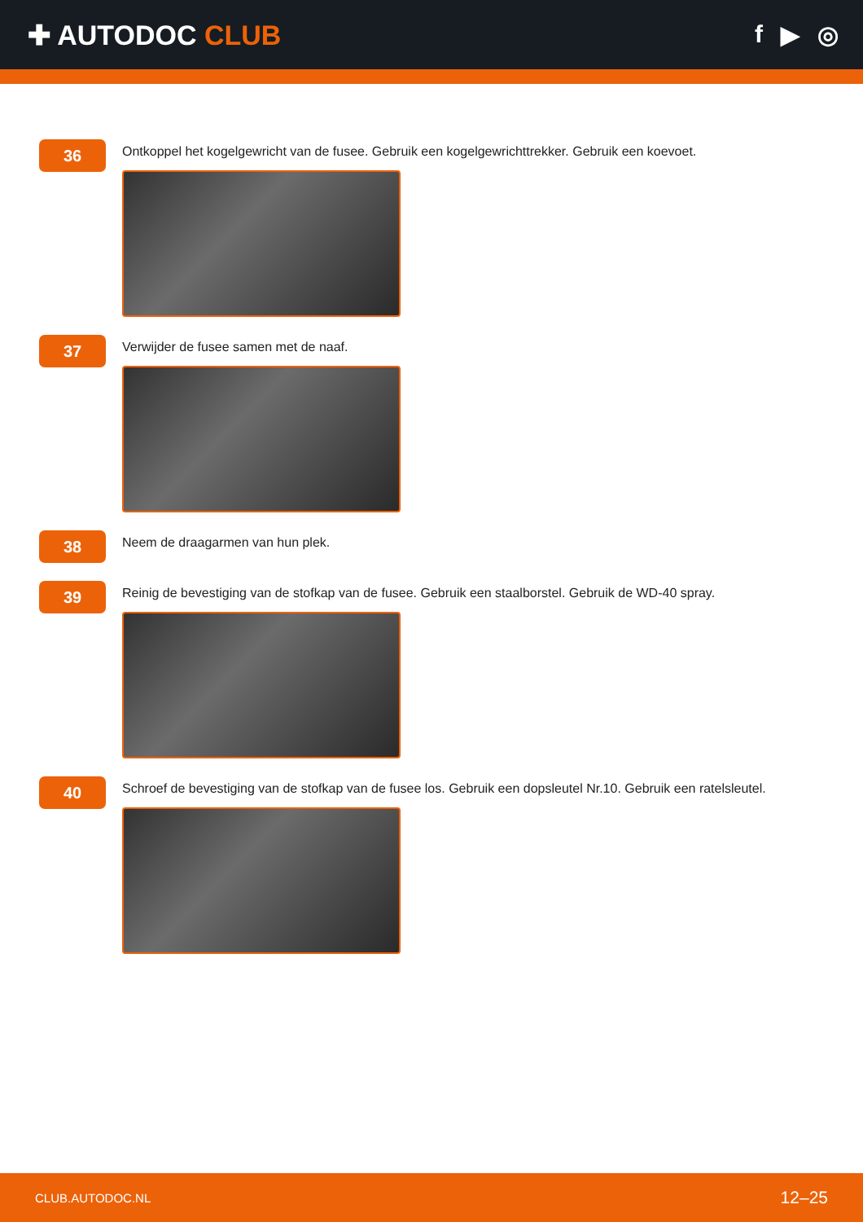✚ AUTODOC CLUB f ▶ ◎
36
Ontkoppel het kogelgewricht van de fusee. Gebruik een kogelgewrichttrekker. Gebruik een koevoet.
37
Verwijder de fusee samen met de naaf.
38
Neem de draagarmen van hun plek.
39
Reinig de bevestiging van de stofkap van de fusee. Gebruik een staalborstel. Gebruik de WD-40 spray.
40
Schroef de bevestiging van de stofkap van de fusee los. Gebruik een dopsleutel Nr.10. Gebruik een ratelsleutel.
CLUB.AUTODOC.NL 12–25